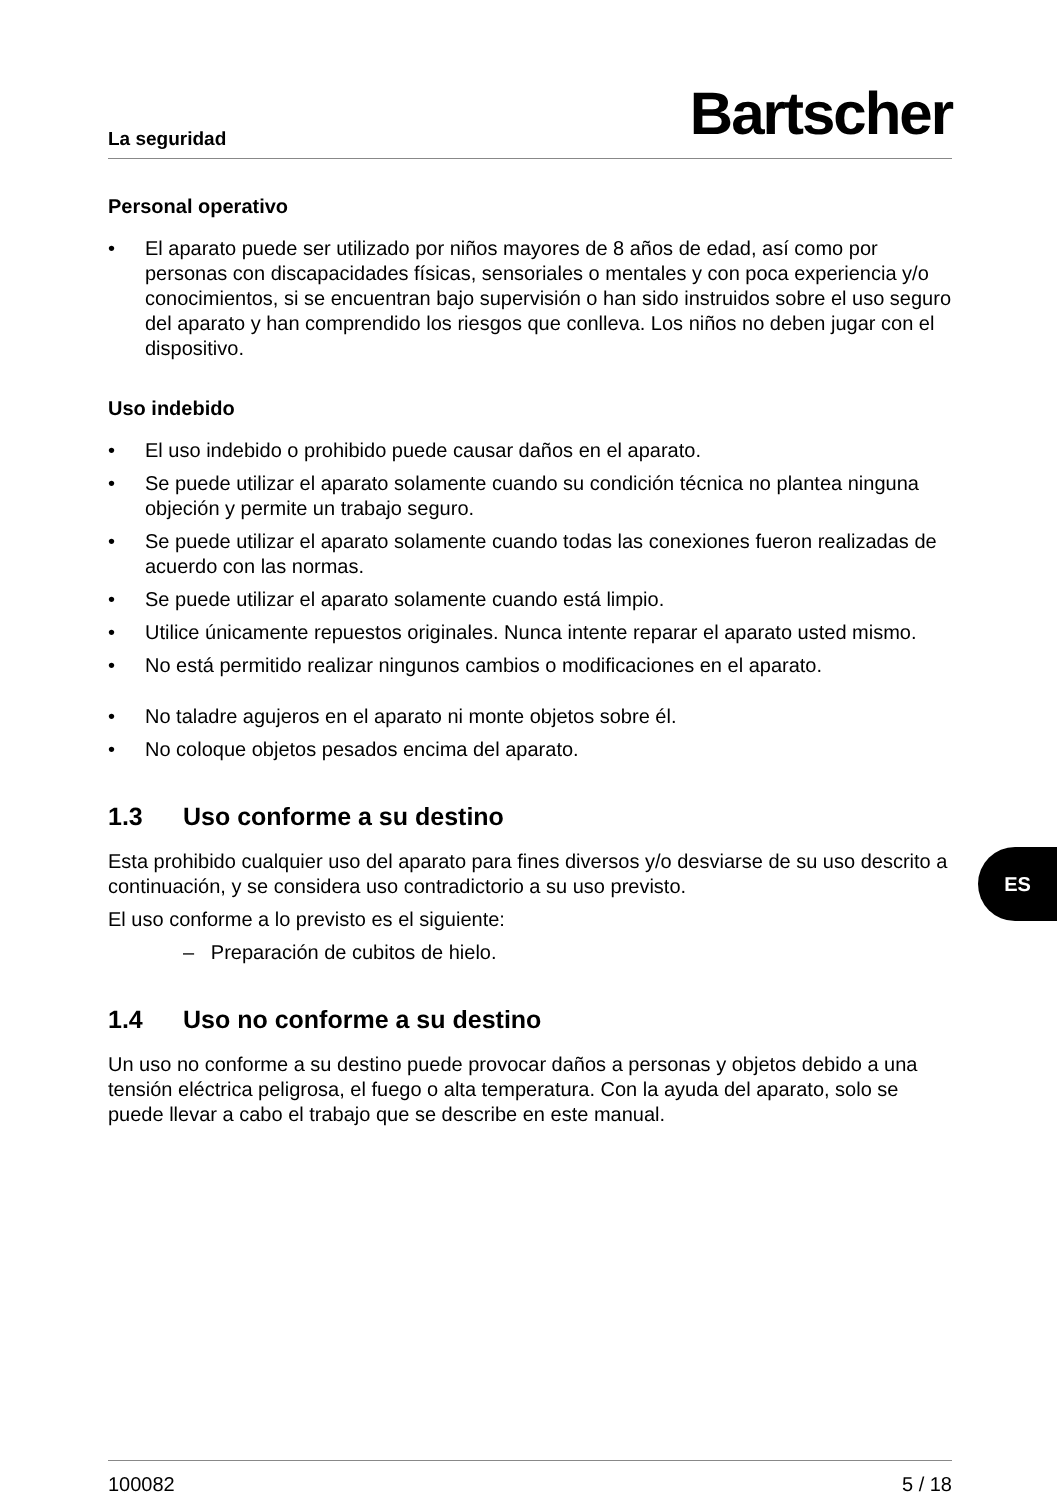La seguridad Bartscher
Personal operativo
• El aparato puede ser utilizado por niños mayores de 8 años de edad, así como por personas con discapacidades físicas, sensoriales o mentales y con poca experiencia y/o conocimientos, si se encuentran bajo supervisión o han sido instruidos sobre el uso seguro del aparato y han comprendido los riesgos que conlleva. Los niños no deben jugar con el dispositivo.
Uso indebido
• El uso indebido o prohibido puede causar daños en el aparato.
• Se puede utilizar el aparato solamente cuando su condición técnica no plantea ninguna objeción y permite un trabajo seguro.
• Se puede utilizar el aparato solamente cuando todas las conexiones fueron realizadas de acuerdo con las normas.
• Se puede utilizar el aparato solamente cuando está limpio.
• Utilice únicamente repuestos originales. Nunca intente reparar el aparato usted mismo.
• No está permitido realizar ningunos cambios o modificaciones en el aparato.
• No taladre agujeros en el aparato ni monte objetos sobre él.
• No coloque objetos pesados encima del aparato.
1.3 Uso conforme a su destino
Esta prohibido cualquier uso del aparato para fines diversos y/o desviarse de su uso descrito a continuación, y se considera uso contradictorio a su uso previsto.
El uso conforme a lo previsto es el siguiente:
– Preparación de cubitos de hielo.
1.4 Uso no conforme a su destino
Un uso no conforme a su destino puede provocar daños a personas y objetos debido a una tensión eléctrica peligrosa, el fuego o alta temperatura. Con la ayuda del aparato, solo se puede llevar a cabo el trabajo que se describe en este manual.
100082 5 / 18
ES